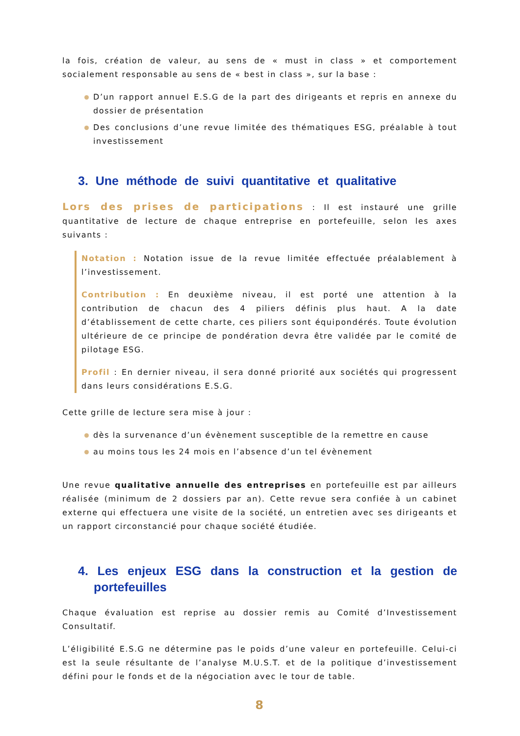la fois, création de valeur, au sens de « must in class » et comportement socialement responsable au sens de « best in class », sur la base :
D’un rapport annuel E.S.G de la part des dirigeants et repris en annexe du dossier de présentation
Des conclusions d’une revue limitée des thématiques ESG, préalable à tout investissement
3. Une méthode de suivi quantitative et qualitative
Lors des prises de participations : Il est instauré une grille quantitative de lecture de chaque entreprise en portefeuille, selon les axes suivants :
Notation : Notation issue de la revue limitée effectuée préalablement à l’investissement.
Contribution : En deuxième niveau, il est porté une attention à la contribution de chacun des 4 piliers définis plus haut. A la date d’établissement de cette charte, ces piliers sont équipondérés. Toute évolution ultérieure de ce principe de pondération devra être validée par le comité de pilotage ESG.
Profil : En dernier niveau, il sera donné priorité aux sociétés qui progressent dans leurs considérations E.S.G.
Cette grille de lecture sera mise à jour :
dès la survenance d’un évènement susceptible de la remettre en cause
au moins tous les 24 mois en l’absence d’un tel évènement
Une revue qualitative annuelle des entreprises en portefeuille est par ailleurs réalisée (minimum de 2 dossiers par an). Cette revue sera confiée à un cabinet externe qui effectuera une visite de la société, un entretien avec ses dirigeants et un rapport circonstancié pour chaque société étudiée.
4. Les enjeux ESG dans la construction et la gestion de portefeuilles
Chaque évaluation est reprise au dossier remis au Comité d’Investissement Consultatif.
L’éligibilité E.S.G ne détermine pas le poids d’une valeur en portefeuille. Celui-ci est la seule résultante de l’analyse M.U.S.T. et de la politique d’investissement défini pour le fonds et de la négociation avec le tour de table.
8